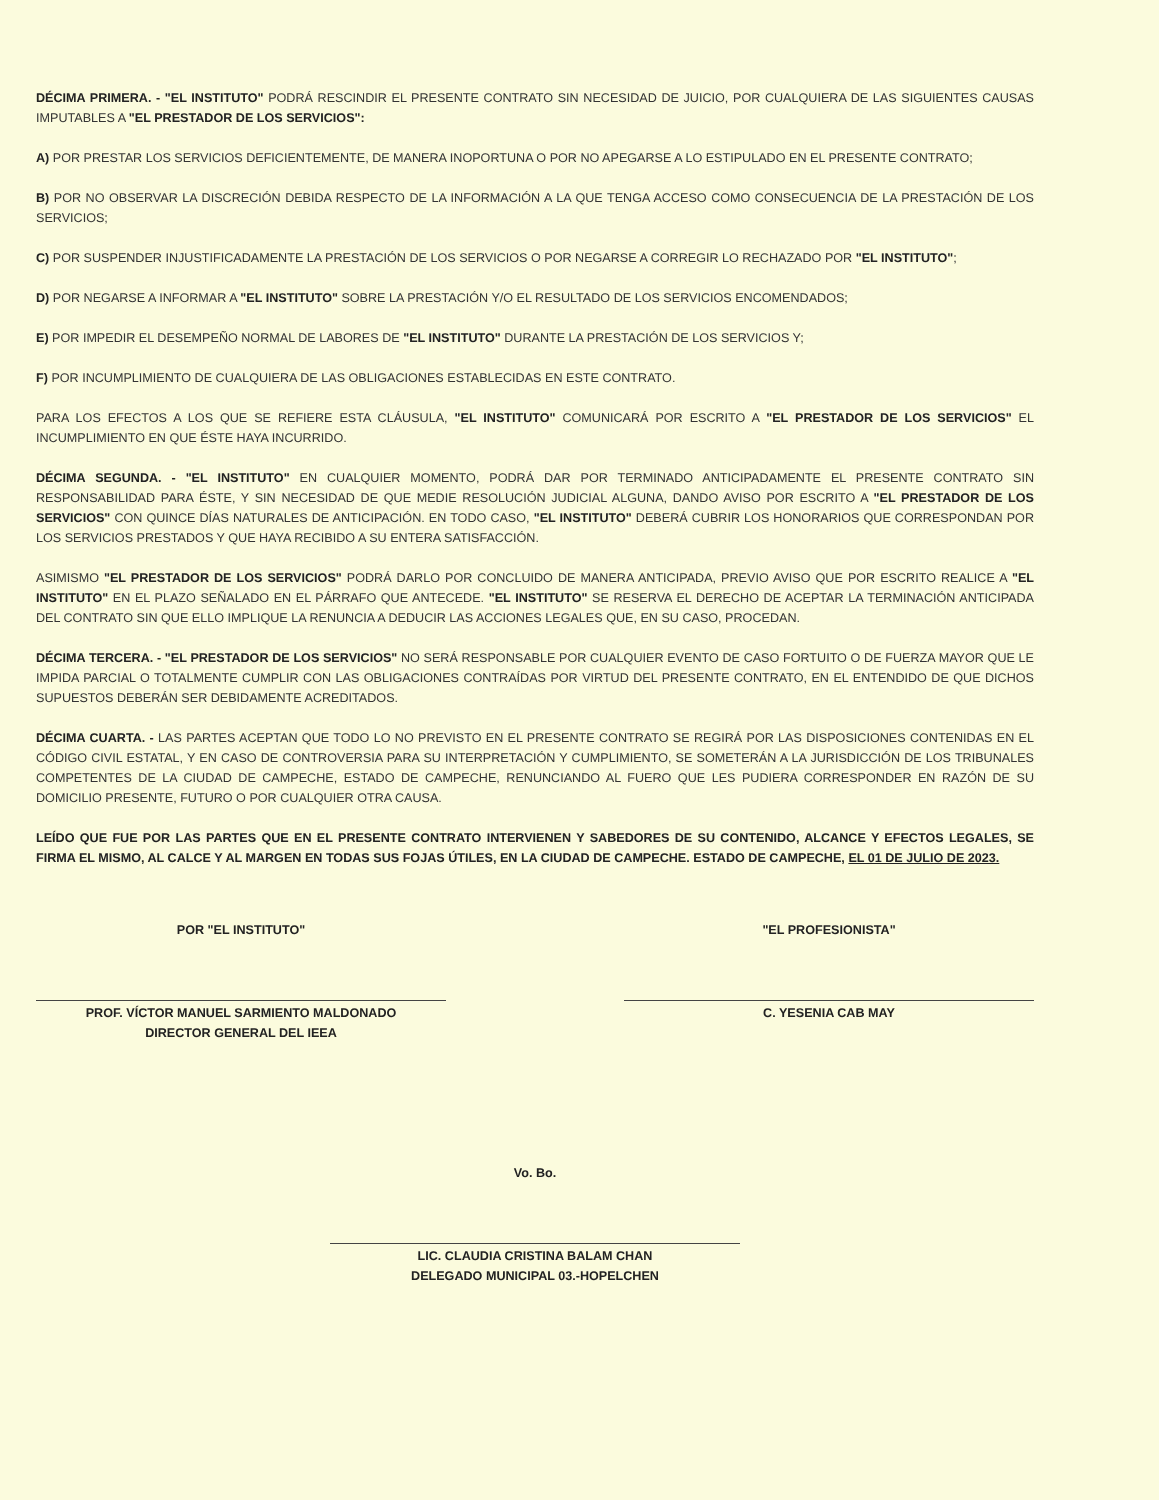DÉCIMA PRIMERA. - "EL INSTITUTO" PODRÁ RESCINDIR EL PRESENTE CONTRATO SIN NECESIDAD DE JUICIO, POR CUALQUIERA DE LAS SIGUIENTES CAUSAS IMPUTABLES A "EL PRESTADOR DE LOS SERVICIOS":
A) POR PRESTAR LOS SERVICIOS DEFICIENTEMENTE, DE MANERA INOPORTUNA O POR NO APEGARSE A LO ESTIPULADO EN EL PRESENTE CONTRATO;
B) POR NO OBSERVAR LA DISCRECIÓN DEBIDA RESPECTO DE LA INFORMACIÓN A LA QUE TENGA ACCESO COMO CONSECUENCIA DE LA PRESTACIÓN DE LOS SERVICIOS;
C) POR SUSPENDER INJUSTIFICADAMENTE LA PRESTACIÓN DE LOS SERVICIOS O POR NEGARSE A CORREGIR LO RECHAZADO POR "EL INSTITUTO";
D) POR NEGARSE A INFORMAR A "EL INSTITUTO" SOBRE LA PRESTACIÓN Y/O EL RESULTADO DE LOS SERVICIOS ENCOMENDADOS;
E) POR IMPEDIR EL DESEMPEÑO NORMAL DE LABORES DE "EL INSTITUTO" DURANTE LA PRESTACIÓN DE LOS SERVICIOS Y;
F) POR INCUMPLIMIENTO DE CUALQUIERA DE LAS OBLIGACIONES ESTABLECIDAS EN ESTE CONTRATO.
PARA LOS EFECTOS A LOS QUE SE REFIERE ESTA CLÁUSULA, "EL INSTITUTO" COMUNICARÁ POR ESCRITO A "EL PRESTADOR DE LOS SERVICIOS" EL INCUMPLIMIENTO EN QUE ÉSTE HAYA INCURRIDO.
DÉCIMA SEGUNDA. - "EL INSTITUTO" EN CUALQUIER MOMENTO, PODRÁ DAR POR TERMINADO ANTICIPADAMENTE EL PRESENTE CONTRATO SIN RESPONSABILIDAD PARA ÉSTE, Y SIN NECESIDAD DE QUE MEDIE RESOLUCIÓN JUDICIAL ALGUNA, DANDO AVISO POR ESCRITO A "EL PRESTADOR DE LOS SERVICIOS" CON QUINCE DÍAS NATURALES DE ANTICIPACIÓN. EN TODO CASO, "EL INSTITUTO" DEBERÁ CUBRIR LOS HONORARIOS QUE CORRESPONDAN POR LOS SERVICIOS PRESTADOS Y QUE HAYA RECIBIDO A SU ENTERA SATISFACCIÓN.
ASIMISMO "EL PRESTADOR DE LOS SERVICIOS" PODRÁ DARLO POR CONCLUIDO DE MANERA ANTICIPADA, PREVIO AVISO QUE POR ESCRITO REALICE A "EL INSTITUTO" EN EL PLAZO SEÑALADO EN EL PÁRRAFO QUE ANTECEDE. "EL INSTITUTO" SE RESERVA EL DERECHO DE ACEPTAR LA TERMINACIÓN ANTICIPADA DEL CONTRATO SIN QUE ELLO IMPLIQUE LA RENUNCIA A DEDUCIR LAS ACCIONES LEGALES QUE, EN SU CASO, PROCEDAN.
DÉCIMA TERCERA. - "EL PRESTADOR DE LOS SERVICIOS" NO SERÁ RESPONSABLE POR CUALQUIER EVENTO DE CASO FORTUITO O DE FUERZA MAYOR QUE LE IMPIDA PARCIAL O TOTALMENTE CUMPLIR CON LAS OBLIGACIONES CONTRAÍDAS POR VIRTUD DEL PRESENTE CONTRATO, EN EL ENTENDIDO DE QUE DICHOS SUPUESTOS DEBERÁN SER DEBIDAMENTE ACREDITADOS.
DÉCIMA CUARTA. - LAS PARTES ACEPTAN QUE TODO LO NO PREVISTO EN EL PRESENTE CONTRATO SE REGIRÁ POR LAS DISPOSICIONES CONTENIDAS EN EL CÓDIGO CIVIL ESTATAL, Y EN CASO DE CONTROVERSIA PARA SU INTERPRETACIÓN Y CUMPLIMIENTO, SE SOMETERÁN A LA JURISDICCIÓN DE LOS TRIBUNALES COMPETENTES DE LA CIUDAD DE CAMPECHE, ESTADO DE CAMPECHE, RENUNCIANDO AL FUERO QUE LES PUDIERA CORRESPONDER EN RAZÓN DE SU DOMICILIO PRESENTE, FUTURO O POR CUALQUIER OTRA CAUSA.
LEÍDO QUE FUE POR LAS PARTES QUE EN EL PRESENTE CONTRATO INTERVIENEN Y SABEDORES DE SU CONTENIDO, ALCANCE Y EFECTOS LEGALES, SE FIRMA EL MISMO, AL CALCE Y AL MARGEN EN TODAS SUS FOJAS ÚTILES, EN LA CIUDAD DE CAMPECHE. ESTADO DE CAMPECHE, EL 01 DE JULIO DE 2023.
POR "EL INSTITUTO"
PROF. VÍCTOR MANUEL SARMIENTO MALDONADO
DIRECTOR GENERAL DEL IEEA
"EL PROFESIONISTA"
C. YESENIA CAB MAY
Vo. Bo.
LIC. CLAUDIA CRISTINA BALAM CHAN
DELEGADO MUNICIPAL 03.-HOPELCHEN